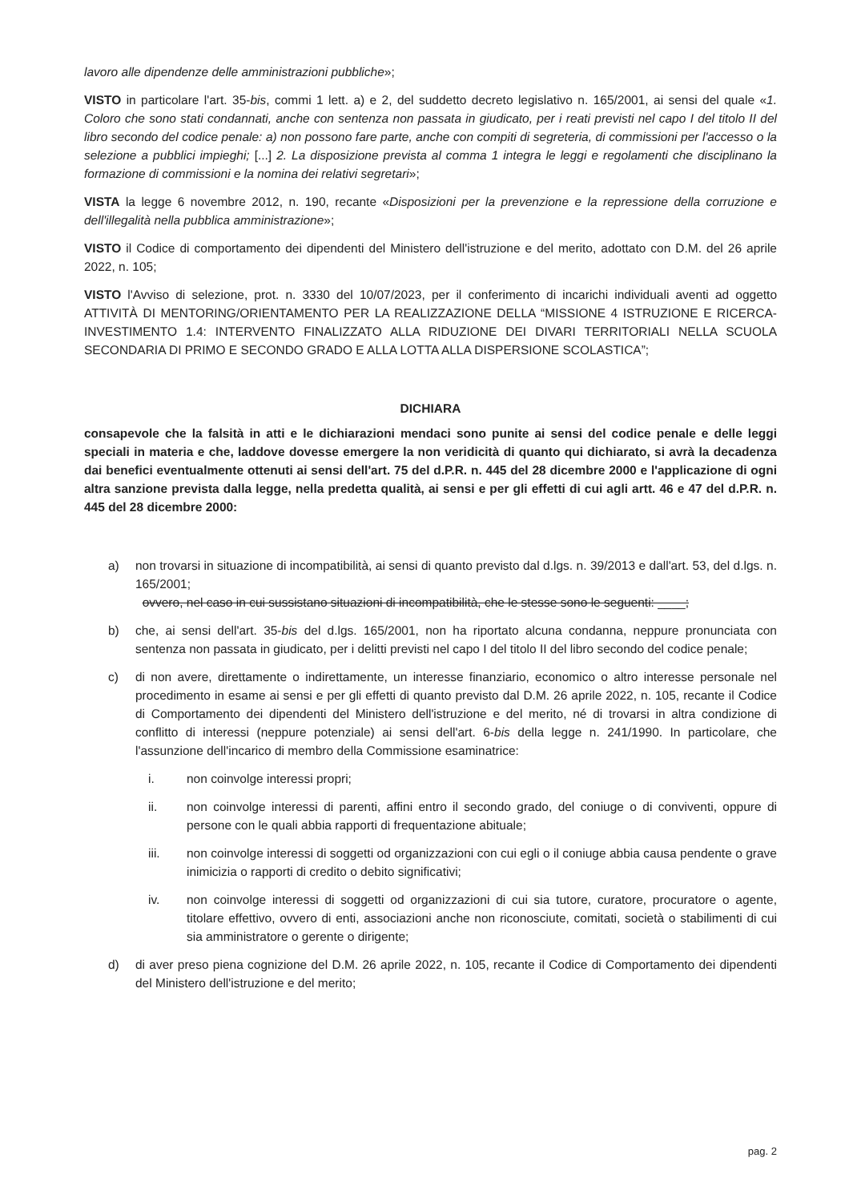lavoro alle dipendenze delle amministrazioni pubbliche»;
VISTO in particolare l'art. 35-bis, commi 1 lett. a) e 2, del suddetto decreto legislativo n. 165/2001, ai sensi del quale «1. Coloro che sono stati condannati, anche con sentenza non passata in giudicato, per i reati previsti nel capo I del titolo II del libro secondo del codice penale: a) non possono fare parte, anche con compiti di segreteria, di commissioni per l'accesso o la selezione a pubblici impieghi; [...] 2. La disposizione prevista al comma 1 integra le leggi e regolamenti che disciplinano la formazione di commissioni e la nomina dei relativi segretari»;
VISTA la legge 6 novembre 2012, n. 190, recante «Disposizioni per la prevenzione e la repressione della corruzione e dell'illegalità nella pubblica amministrazione»;
VISTO il Codice di comportamento dei dipendenti del Ministero dell'istruzione e del merito, adottato con D.M. del 26 aprile 2022, n. 105;
VISTO l'Avviso di selezione, prot. n. 3330 del 10/07/2023, per il conferimento di incarichi individuali aventi ad oggetto ATTIVITÀ DI MENTORING/ORIENTAMENTO PER LA REALIZZAZIONE DELLA “MISSIONE 4 ISTRUZIONE E RICERCA-INVESTIMENTO 1.4: INTERVENTO FINALIZZATO ALLA RIDUZIONE DEI DIVARI TERRITORIALI NELLA SCUOLA SECONDARIA DI PRIMO E SECONDO GRADO E ALLA LOTTA ALLA DISPERSIONE SCOLASTICA”;
DICHIARA
consapevole che la falsità in atti e le dichiarazioni mendaci sono punite ai sensi del codice penale e delle leggi speciali in materia e che, laddove dovesse emergere la non veridicità di quanto qui dichiarato, si avrà la decadenza dai benefici eventualmente ottenuti ai sensi dell'art. 75 del d.P.R. n. 445 del 28 dicembre 2000 e l'applicazione di ogni altra sanzione prevista dalla legge, nella predetta qualità, ai sensi e per gli effetti di cui agli artt. 46 e 47 del d.P.R. n. 445 del 28 dicembre 2000:
a) non trovarsi in situazione di incompatibilità, ai sensi di quanto previsto dal d.lgs. n. 39/2013 e dall'art. 53, del d.lgs. n. 165/2001;
ovvero, nel caso in cui sussistano situazioni di incompatibilità, che le stesse sono le seguenti: ____;
b) che, ai sensi dell'art. 35-bis del d.lgs. 165/2001, non ha riportato alcuna condanna, neppure pronunciata con sentenza non passata in giudicato, per i delitti previsti nel capo I del titolo II del libro secondo del codice penale;
c) di non avere, direttamente o indirettamente, un interesse finanziario, economico o altro interesse personale nel procedimento in esame ai sensi e per gli effetti di quanto previsto dal D.M. 26 aprile 2022, n. 105, recante il Codice di Comportamento dei dipendenti del Ministero dell'istruzione e del merito, né di trovarsi in altra condizione di conflitto di interessi (neppure potenziale) ai sensi dell'art. 6-bis della legge n. 241/1990. In particolare, che l'assunzione dell'incarico di membro della Commissione esaminatrice:
i. non coinvolge interessi propri;
ii. non coinvolge interessi di parenti, affini entro il secondo grado, del coniuge o di conviventi, oppure di persone con le quali abbia rapporti di frequentazione abituale;
iii. non coinvolge interessi di soggetti od organizzazioni con cui egli o il coniuge abbia causa pendente o grave inimicizia o rapporti di credito o debito significativi;
iv. non coinvolge interessi di soggetti od organizzazioni di cui sia tutore, curatore, procuratore o agente, titolare effettivo, ovvero di enti, associazioni anche non riconosciute, comitati, società o stabilimenti di cui sia amministratore o gerente o dirigente;
d) di aver preso piena cognizione del D.M. 26 aprile 2022, n. 105, recante il Codice di Comportamento dei dipendenti del Ministero dell'istruzione e del merito;
pag. 2